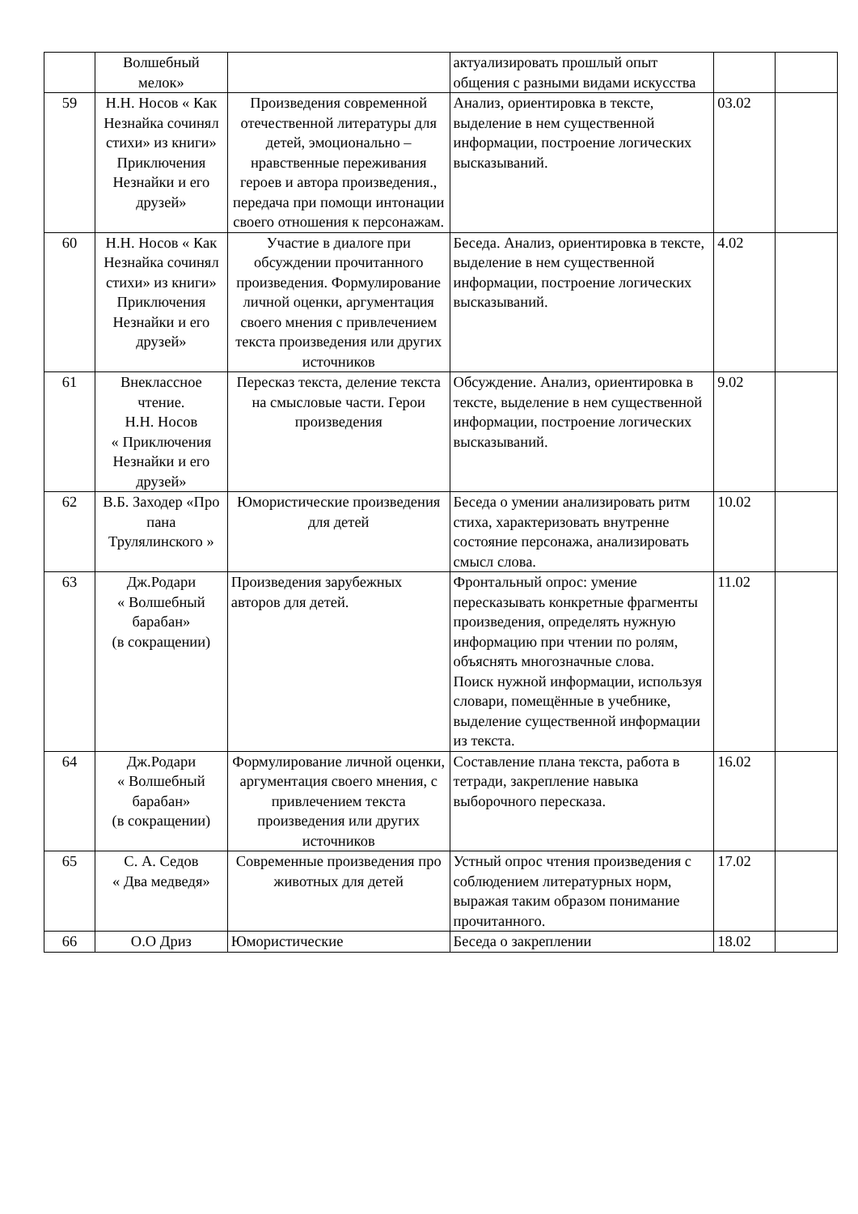| | Волшебный мелок» | | актуализировать прошлый опыт общения с разными видами искусства | | |
| 59 | Н.Н. Носов « Как Незнайка сочинял стихи» из книги» Приключения Незнайки и его друзей» | Произведения современной отечественной литературы для детей, эмоционально – нравственные переживания героев и автора произведения., передача при помощи интонации своего отношения к персонажам. | Анализ, ориентировка в тексте, выделение в нем существенной информации, построение логических высказываний. | 03.02 | |
| 60 | Н.Н. Носов « Как Незнайка сочинял стихи» из книги» Приключения Незнайки и его друзей» | Участие в диалоге при обсуждении прочитанного произведения. Формулирование личной оценки, аргументация своего мнения с привлечением текста произведения или других источников | Беседа. Анализ, ориентировка в тексте, выделение в нем существенной информации, построение логических высказываний. | 4.02 | |
| 61 | Внеклассное чтение. Н.Н. Носов « Приключения Незнайки и его друзей» | Пересказ текста, деление текста на смысловые части. Герои произведения | Обсуждение. Анализ, ориентировка в тексте, выделение в нем существенной информации, построение логических высказываний. | 9.02 | |
| 62 | В.Б. Заходер «Про пана Трулялинского » | Юмористические произведения для детей | Беседа о умении анализировать ритм стиха, характеризовать внутренне состояние персонажа, анализировать смысл слова. | 10.02 | |
| 63 | Дж.Родари « Волшебный барабан» (в сокращении) | Произведения зарубежных авторов для детей. | Фронтальный опрос: умение пересказывать конкретные фрагменты произведения, определять нужную информацию при чтении по ролям, объяснять многозначные слова. Поиск нужной информации, используя словари, помещённые в учебнике, выделение существенной информации из текста. | 11.02 | |
| 64 | Дж.Родари « Волшебный барабан» (в сокращении) | Формулирование личной оценки, аргументация своего мнения, с привлечением текста произведения или других источников | Составление плана текста, работа в тетради, закрепление навыка выборочного пересказа. | 16.02 | |
| 65 | С. А. Седов « Два медведя» | Современные произведения про животных для детей | Устный опрос чтения произведения с соблюдением литературных норм, выражая таким образом понимание прочитанного. | 17.02 | |
| 66 | О.О Дриз | Юмористические | Беседа о закреплении | 18.02 | |